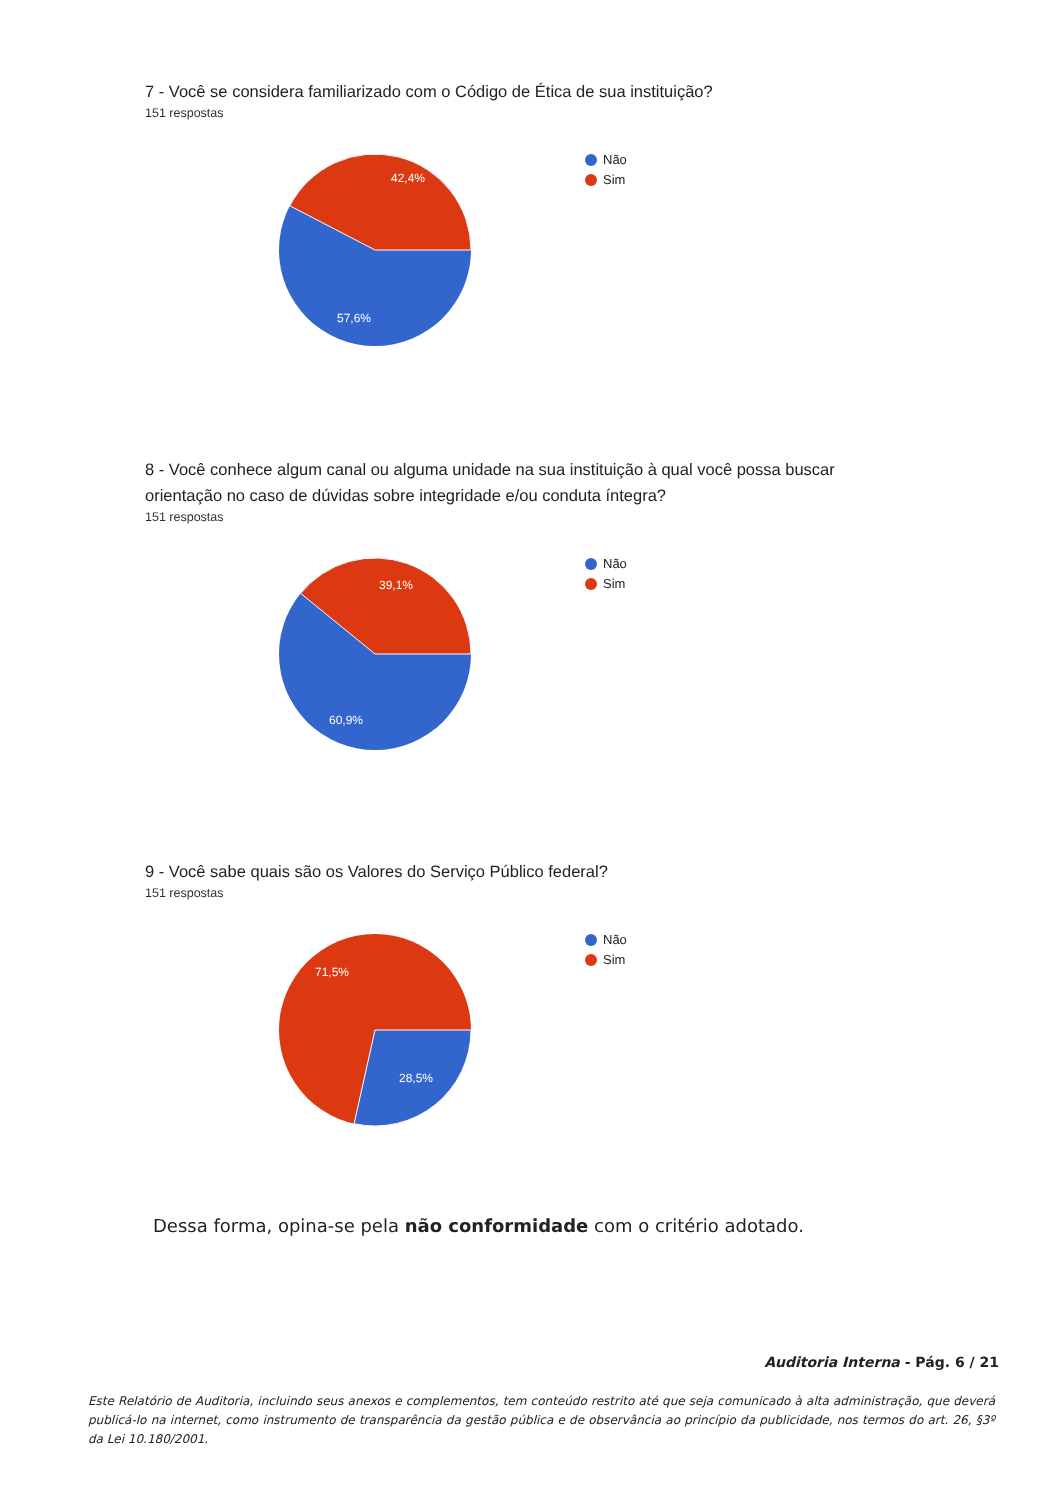7 - Você se considera familiarizado com o Código de Ética de sua instituição?
151 respostas
42,4%
57,6%
Não
Sim
8 - Você conhece algum canal ou alguma unidade na sua instituição à qual você possa buscar orientação no caso de dúvidas sobre integridade e/ou conduta íntegra?
151 respostas
39,1%
60,9%
Não
Sim
9 - Você sabe quais são os Valores do Serviço Público federal?
151 respostas
71,5%
28,5%
Não
Sim
Dessa forma, opina-se pela não conformidade com o critério adotado.
Auditoria Interna - Pág. 6 / 21
Este Relatório de Auditoria, incluindo seus anexos e complementos, tem conteúdo restrito até que seja comunicado à alta administração, que deverá publicá-lo na internet, como instrumento de transparência da gestão pública e de observância ao princípio da publicidade, nos termos do art. 26, §3º da Lei 10.180/2001.